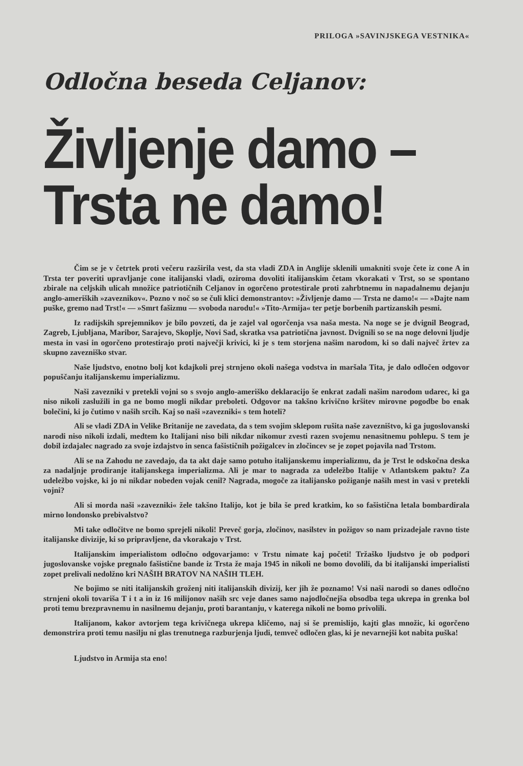PRILOGA »SAVINJSKEGA VESTNIKA«
Odločna beseda Celjanov:
Življenje damo – Trsta ne damo!
Čim se je v četrtek proti večeru razširila vest, da sta vladi ZDA in Anglije sklenili umakniti svoje čete iz cone A in Trsta ter poveriti upravljanje cone italijanski vladi, oziroma dovoliti italijanskim četam vkorakati v Trst, so se spontano zbirale na celjskih ulicah množice patriotičnih Celjanov in ogorčeno protestirale proti zahrbtnemu in napadalnemu dejanju anglo-ameriških »zaveznikov«. Pozno v noč so se čuli klici demonstrantov: »Življenje damo — Trsta ne damo!« — »Dajte nam puške, gremo nad Trst!« — »Smrt fašizmu — svoboda narodu!« »Tito-Armija« ter petje borbenih partizanskih pesmi.
Iz radijskih sprejemnikov je bilo povzeti, da je zajel val ogorčenja vsa naša mesta. Na noge se je dvignil Beograd, Zagreb, Ljubljana, Maribor, Sarajevo, Skoplje, Novi Sad, skratka vsa patriotična javnost. Dvignili so se na noge delovni ljudje mesta in vasi in ogorčeno protestirajo proti največji krivici, ki je s tem storjena našim narodom, ki so dali največ žrtev za skupno zavezniško stvar.
Naše ljudstvo, enotno bolj kot kdajkoli prej strnjeno okoli našega vodstva in maršala Tita, je dalo odločen odgovor popuščanju italijanskemu imperializmu.
Naši zavezniki v pretekli vojni so s svojo anglo-ameriško deklaracijo še enkrat zadali našim narodom udarec, ki ga niso nikoli zaslužili in ga ne bomo mogli nikdar preboleti. Odgovor na takšno krivično kršitev mirovne pogodbe bo enak bolečini, ki jo čutimo v naših srcih. Kaj so naši »zavezniki« s tem hoteli?
Ali se vladi ZDA in Velike Britanije ne zavedata, da s tem svojim sklepom rušita naše zavezništvo, ki ga jugoslovanski narodi niso nikoli izdali, medtem ko Italijani niso bili nikdar nikomur zvesti razen svojemu nenasitnemu pohlepu. S tem je dobil izdajalec nagrado za svoje izdajstvo in senca fašističnih požigalcev in zločincev se je zopet pojavila nad Trstom.
Ali se na Zahodu ne zavedajo, da ta akt daje samo potuho italijanskemu imperializmu, da je Trst le odskočna deska za nadaljnje prodiranje italijanskega imperializma. Ali je mar to nagrada za udeležbo Italije v Atlantskem paktu? Za udeležbo vojske, ki jo ni nikdar nobeden vojak cenil? Nagrada, mogoče za italijansko požiganje naših mest in vasi v pretekli vojni?
Ali si morda naši »zavezniki« žele takšno Italijo, kot je bila še pred kratkim, ko so fašistična letala bombardirala mirno londonsko prebivalstvo?
Mi take odločitve ne bomo sprejeli nikoli! Preveč gorja, zločinov, nasilstev in požigov so nam prizadejale ravno tiste italijanske divizije, ki so pripravljene, da vkorakajo v Trst.
Italijanskim imperialistom odločno odgovarjamo: v Trstu nimate kaj početi! Tržaško ljudstvo je ob podpori jugoslovanske vojske pregnalo fašistične bande iz Trsta že maja 1945 in nikoli ne bomo dovolili, da bi italijanski imperialisti zopet prelivali nedolžno kri NAŠIH BRATOV NA NAŠIH TLEH.
Ne bojimo se niti italijanskih groženj niti italijanskih divizij, ker jih že poznamo! Vsi naši narodi so danes odločno strnjeni okoli tovariša T i t a in iz 16 milijonov naših src veje danes samo najodločnejša obsodba tega ukrepa in grenka bol proti temu brezpravnemu in nasilnemu dejanju, proti barantanju, v katerega nikoli ne bomo privolili.
Italijanom, kakor avtorjem tega krivičnega ukrepa kličemo, naj si še premislijo, kajti glas množic, ki ogorčeno demonstrira proti temu nasilju ni glas trenutnega razburjenja ljudi, temveč odločen glas, ki je nevarnejši kot nabita puška!
Ljudstvo in Armija sta eno!